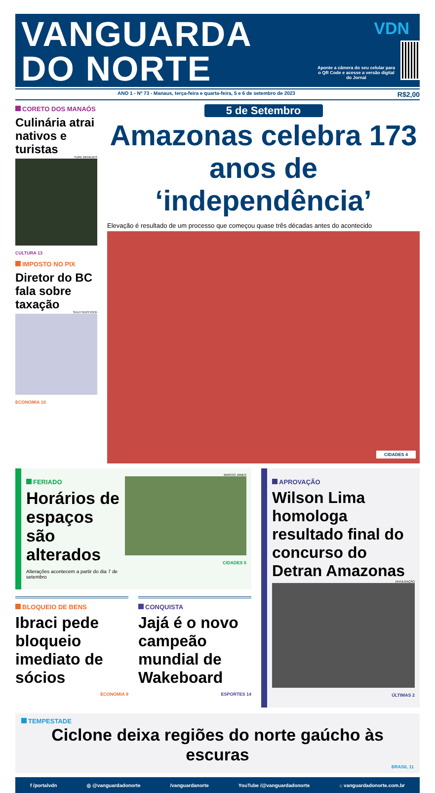VANGUARDA
DO NORTE
Aponte a câmera do seu celular para o QR Code e acesse a versão digital do Jornal
VDN
ANO 1 - Nº 73 - Manaus, terça-feira e quarta-feira, 5 e 6 de setembro de 2023 R$2,00
CORETO DOS MANAÓS
Culinária atrai nativos e turistas
YURE MENEZES
CULTURA 13
IMPOSTO NO PIX
Diretor do BC fala sobre taxação
SHUTTERSTOCK
ECONOMIA 10
5 de Setembro
Amazonas celebra 173 anos de ‘independência’
Elevação é resultado de um processo que começou quase três décadas antes do acontecido
CIDADES 4
FERIADO
Horários de espaços são alterados
Alterações acontecem a partir do dia 7 de setembro
MARCIO JAMES
CIDADES 5
BLOQUEIO DE BENS
Ibraci pede bloqueio imediato de sócios
ECONOMIA 9
CONQUISTA
Jajá é o novo campeão mundial de Wakeboard
ESPORTES 14
APROVAÇÃO
Wilson Lima homologa resultado final do concurso do Detran Amazonas
DIVULGAÇÃO
ÚLTIMAS 2
TEMPESTADE
Ciclone deixa regiões do norte gaúcho às escuras
BRASIL 11
f /portalvdn ◎ @vanguardadonorte /vanguardanorte YouTube /@vanguardadonorte ⌂ vanguardadonorte.com.br